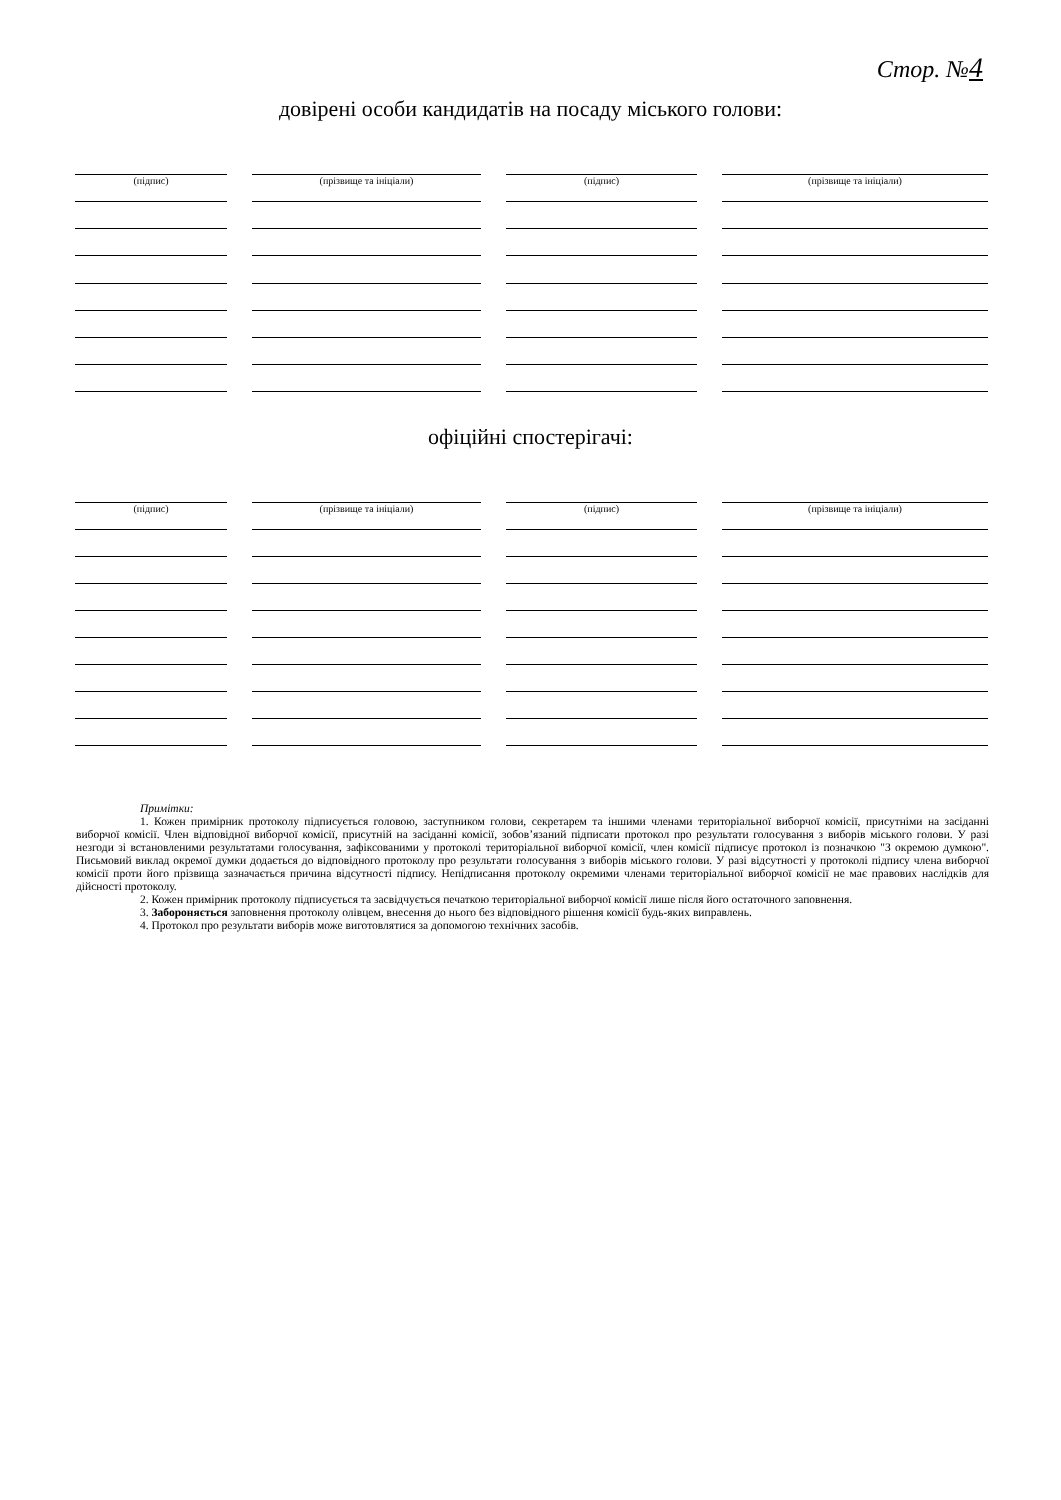Стор. №4
довірені особи кандидатів на посаду міського голови:
(підпис)
(прізвище та ініціали)
(підпис)
(прізвище та ініціали)
офіційні спостерігачі:
(підпис)
(прізвище та ініціали)
(підпис)
(прізвище та ініціали)
Примітки:
1. Кожен примірник протоколу підписується головою, заступником голови, секретарем та іншими членами територіальної виборчої комісії, присутніми на засіданні виборчої комісії. Член відповідної виборчої комісії, присутній на засіданні комісії, зобов’язаний підписати протокол про результати голосування з виборів міського голови. У разі незгоди зі встановленими результатами голосування, зафіксованими у протоколі територіальної виборчої комісії, член комісії підписує протокол із позначкою "З окремою думкою". Письмовий виклад окремої думки додається до відповідного протоколу про результати голосування з виборів міського голови. У разі відсутності у протоколі підпису члена виборчої комісії проти його прізвища зазначається причина відсутності підпису. Непідписання протоколу окремими членами територіальної виборчої комісії не має правових наслідків для дійсності протоколу.
2. Кожен примірник протоколу підписується та засвідчується печаткою територіальної виборчої комісії лише після його остаточного заповнення.
3. Забороняється заповнення протоколу олівцем, внесення до нього без відповідного рішення комісії будь-яких виправлень.
4. Протокол про результати виборів може виготовлятися за допомогою технічних засобів.